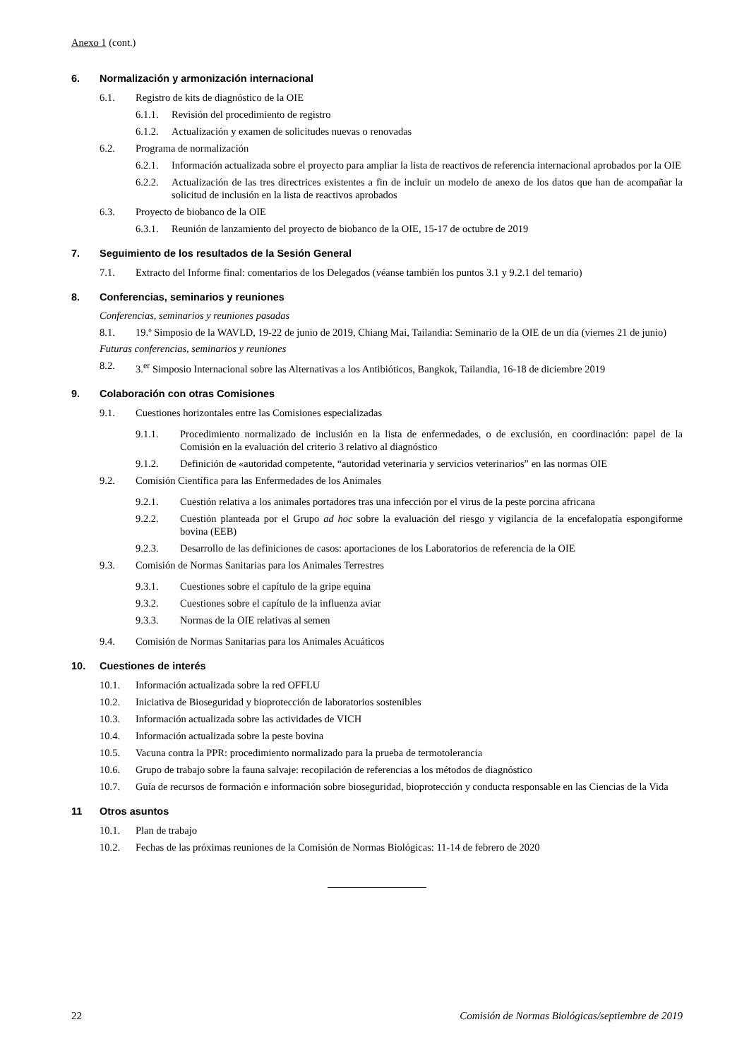Anexo 1 (cont.)
6. Normalización y armonización internacional
6.1. Registro de kits de diagnóstico de la OIE
6.1.1. Revisión del procedimiento de registro
6.1.2. Actualización y examen de solicitudes nuevas o renovadas
6.2. Programa de normalización
6.2.1. Información actualizada sobre el proyecto para ampliar la lista de reactivos de referencia internacional aprobados por la OIE
6.2.2. Actualización de las tres directrices existentes a fin de incluir un modelo de anexo de los datos que han de acompañar la solicitud de inclusión en la lista de reactivos aprobados
6.3. Proyecto de biobanco de la OIE
6.3.1. Reunión de lanzamiento del proyecto de biobanco de la OIE, 15-17 de octubre de 2019
7. Seguimiento de los resultados de la Sesión General
7.1. Extracto del Informe final: comentarios de los Delegados (véanse también los puntos 3.1 y 9.2.1 del temario)
8. Conferencias, seminarios y reuniones
Conferencias, seminarios y reuniones pasadas
8.1. 19.º Simposio de la WAVLD, 19-22 de junio de 2019, Chiang Mai, Tailandia: Seminario de la OIE de un día (viernes 21 de junio)
Futuras conferencias, seminarios y reuniones
8.2. 3.<sup>er</sup> Simposio Internacional sobre las Alternativas a los Antibióticos, Bangkok, Tailandia, 16-18 de diciembre 2019
9. Colaboración con otras Comisiones
9.1. Cuestiones horizontales entre las Comisiones especializadas
9.1.1. Procedimiento normalizado de inclusión en la lista de enfermedades, o de exclusión, en coordinación: papel de la Comisión en la evaluación del criterio 3 relativo al diagnóstico
9.1.2. Definición de «autoridad competente, “autoridad veterinaria y servicios veterinarios” en las normas OIE
9.2. Comisión Científica para las Enfermedades de los Animales
9.2.1. Cuestión relativa a los animales portadores tras una infección por el virus de la peste porcina africana
9.2.2. Cuestión planteada por el Grupo ad hoc sobre la evaluación del riesgo y vigilancia de la encefalopatía espongiforme bovina (EEB)
9.2.3. Desarrollo de las definiciones de casos: aportaciones de los Laboratorios de referencia de la OIE
9.3. Comisión de Normas Sanitarias para los Animales Terrestres
9.3.1. Cuestiones sobre el capítulo de la gripe equina
9.3.2. Cuestiones sobre el capítulo de la influenza aviar
9.3.3. Normas de la OIE relativas al semen
9.4. Comisión de Normas Sanitarias para los Animales Acuáticos
10. Cuestiones de interés
10.1. Información actualizada sobre la red OFFLU
10.2. Iniciativa de Bioseguridad y bioprotección de laboratorios sostenibles
10.3. Información actualizada sobre las actividades de VICH
10.4. Información actualizada sobre la peste bovina
10.5. Vacuna contra la PPR: procedimiento normalizado para la prueba de termotolerancia
10.6. Grupo de trabajo sobre la fauna salvaje: recopilación de referencias a los métodos de diagnóstico
10.7. Guía de recursos de formación e información sobre bioseguridad, bioprotección y conducta responsable en las Ciencias de la Vida
11 Otros asuntos
10.1. Plan de trabajo
10.2. Fechas de las próximas reuniones de la Comisión de Normas Biológicas: 11-14 de febrero de 2020
22 Comisión de Normas Biológicas/septiembre de 2019